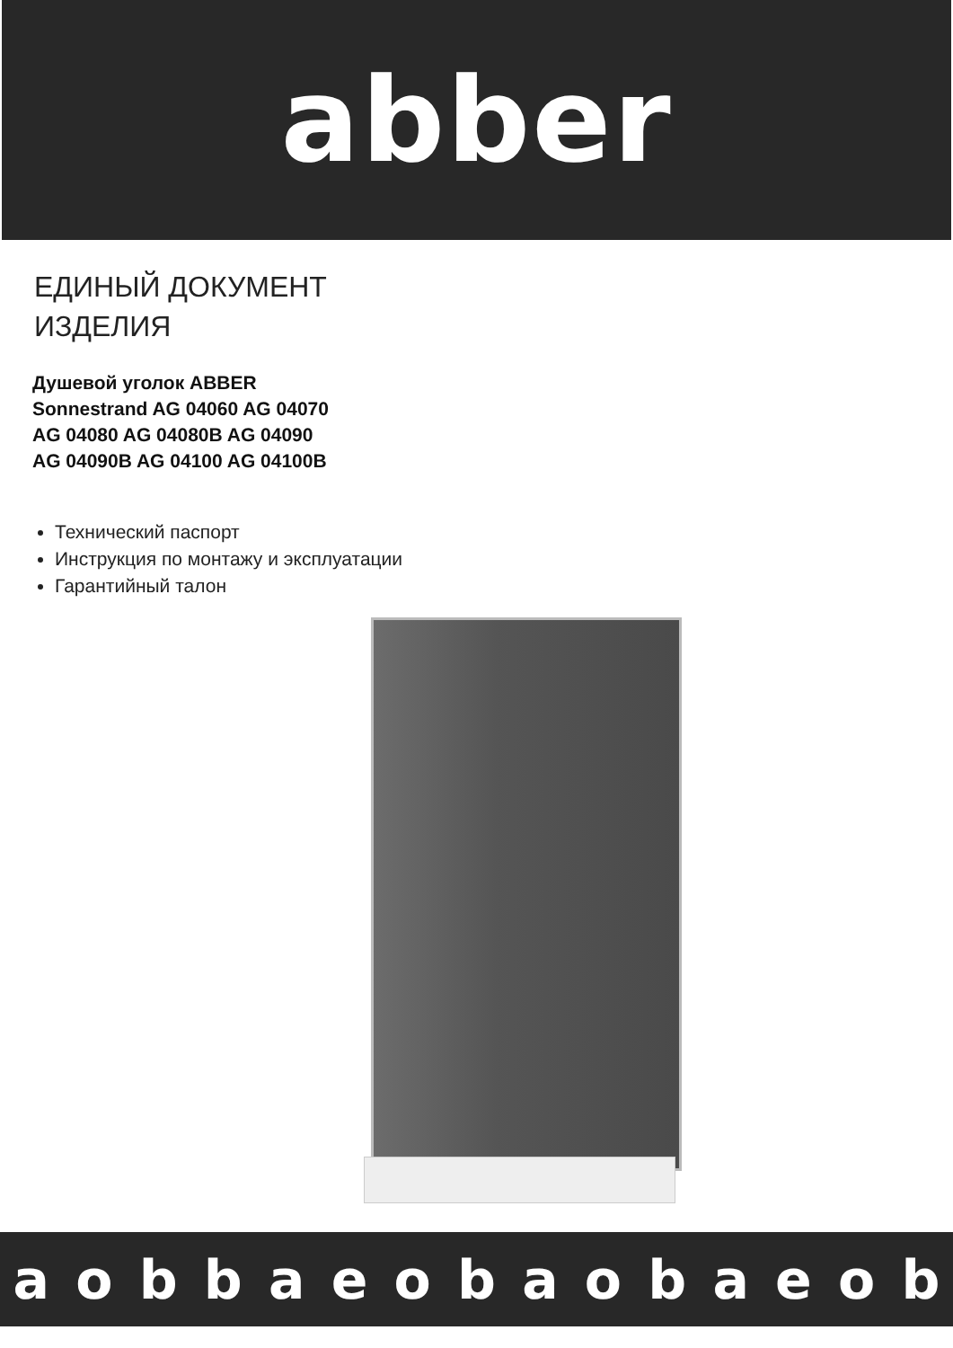abber
ЕДИНЫЙ ДОКУМЕНТ
ИЗДЕЛИЯ
Душевой уголок ABBER
Sonnestrand AG 04060 AG 04070
AG 04080 AG 04080B AG 04090
AG 04090B AG 04100 AG 04100B
Технический паспорт
Инструкция по монтажу и эксплуатации
Гарантийный талон
aobbaeobaobaeob